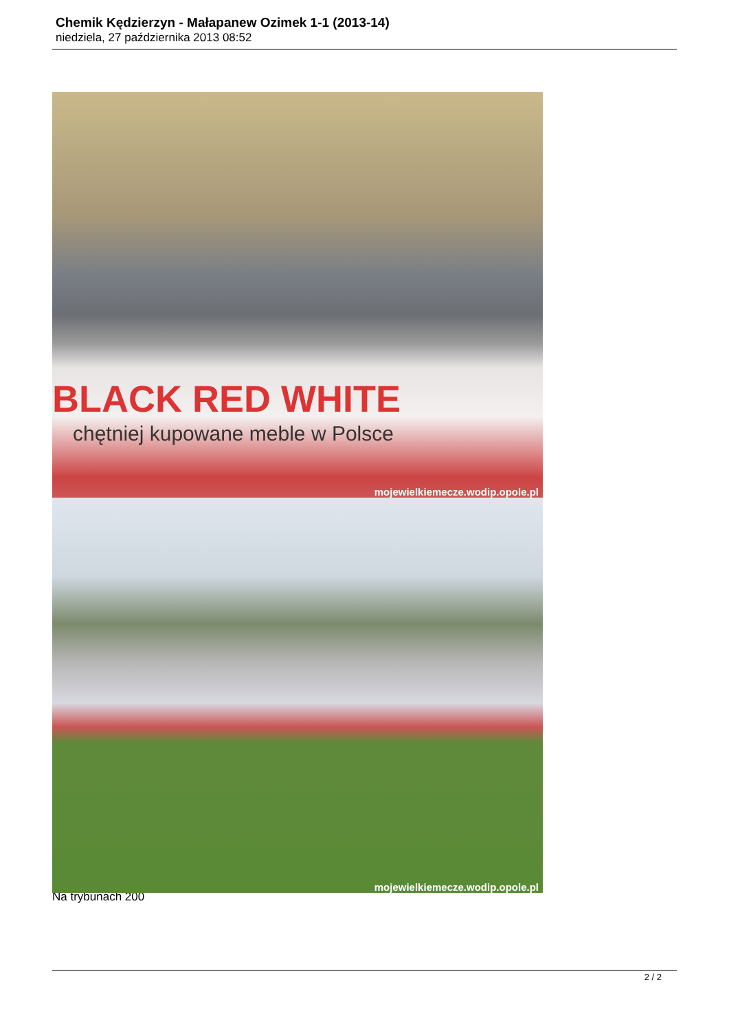Chemik Kędzierzyn - Małapanew Ozimek 1-1 (2013-14)
niedziela, 27 października 2013 08:52
BLACK RED WHITE
chętniej kupowane meble w Polsce
mojewielkiemecze.wodip.opole.pl
mojewielkiemecze.wodip.opole.pl
Na trybunach 200
2 / 2